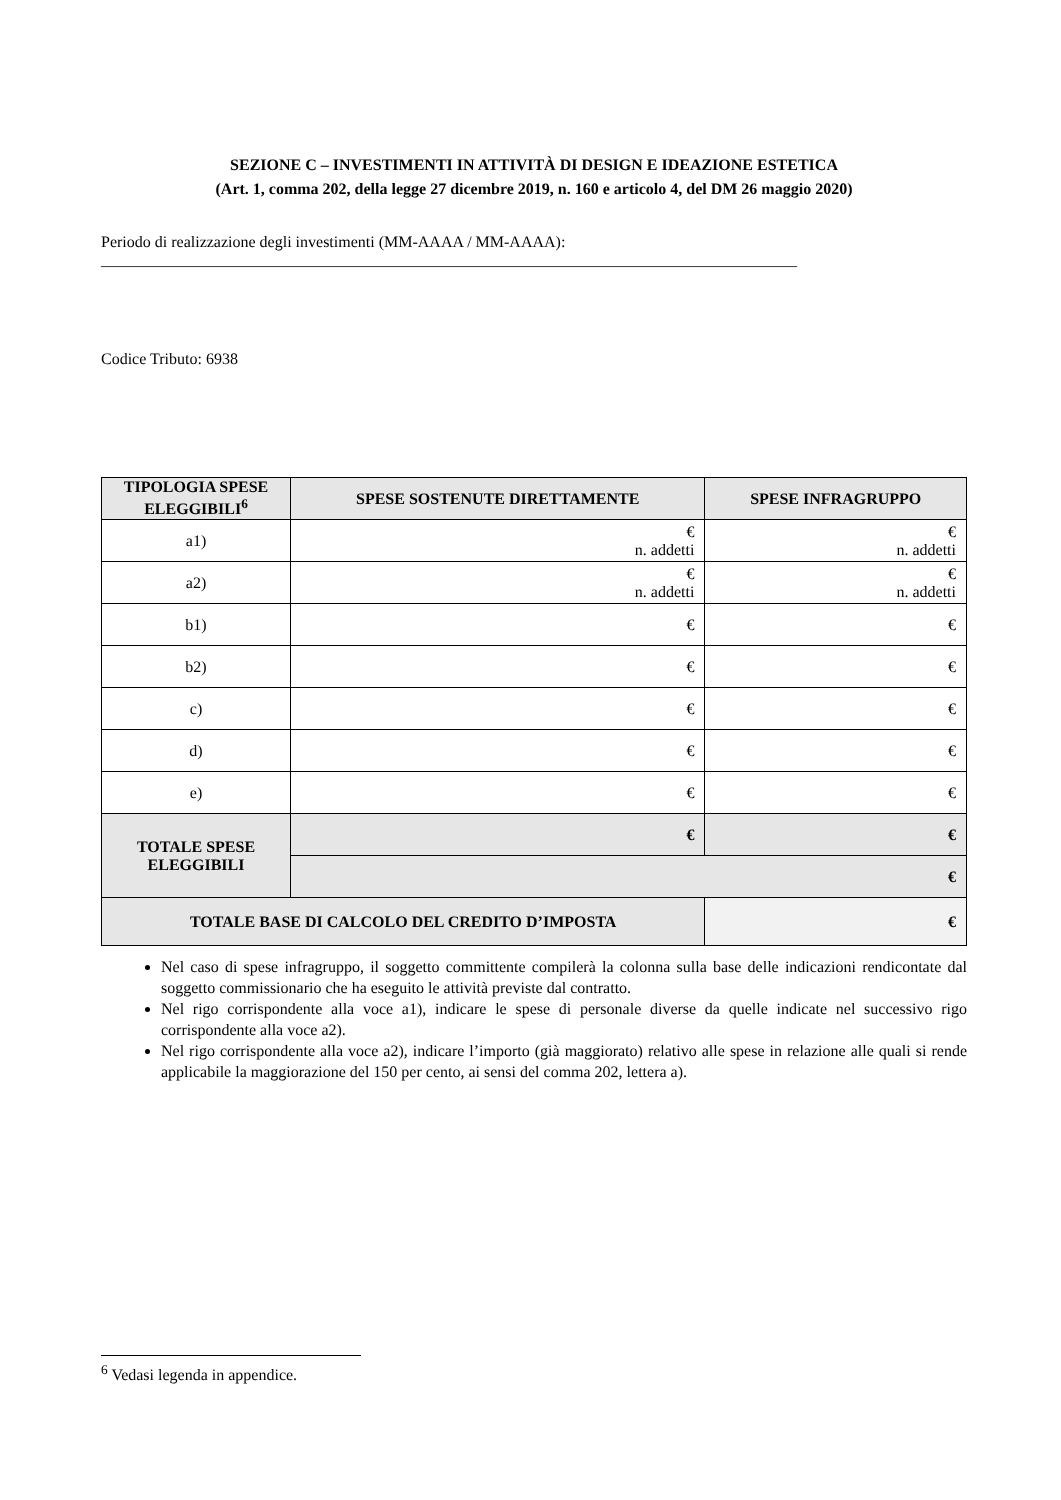SEZIONE C – INVESTIMENTI IN ATTIVITÀ DI DESIGN E IDEAZIONE ESTETICA
(Art. 1, comma 202, della legge 27 dicembre 2019, n. 160 e articolo 4, del DM 26 maggio 2020)
Periodo di realizzazione degli investimenti (MM-AAAA / MM-AAAA):
_______________________________________________________________________________________
Codice Tributo: 6938
| TIPOLOGIA SPESE ELEGGIBILI<sup>6</sup> | SPESE SOSTENUTE DIRETTAMENTE | | SPESE INFRAGRUPPO |
| --- | --- | --- | --- |
| a1) | € n. addetti | | € n. addetti |
| a2) | € n. addetti | | € n. addetti |
| b1) | € | | € |
| b2) | € | | € |
| c) | € | | € |
| d) | € | | € |
| e) | € | | € |
| TOTALE SPESE ELEGGIBILI | € | | € |
| | € | | |
| TOTALE BASE DI CALCOLO DEL CREDITO D’IMPOSTA | | € | |
Nel caso di spese infragruppo, il soggetto committente compilerà la colonna sulla base delle indicazioni rendicontate dal soggetto commissionario che ha eseguito le attività previste dal contratto.
Nel rigo corrispondente alla voce a1), indicare le spese di personale diverse da quelle indicate nel successivo rigo corrispondente alla voce a2).
Nel rigo corrispondente alla voce a2), indicare l’importo (già maggiorato) relativo alle spese in relazione alle quali si rende applicabile la maggiorazione del 150 per cento, ai sensi del comma 202, lettera a).
<sup>6</sup> Vedasi legenda in appendice.